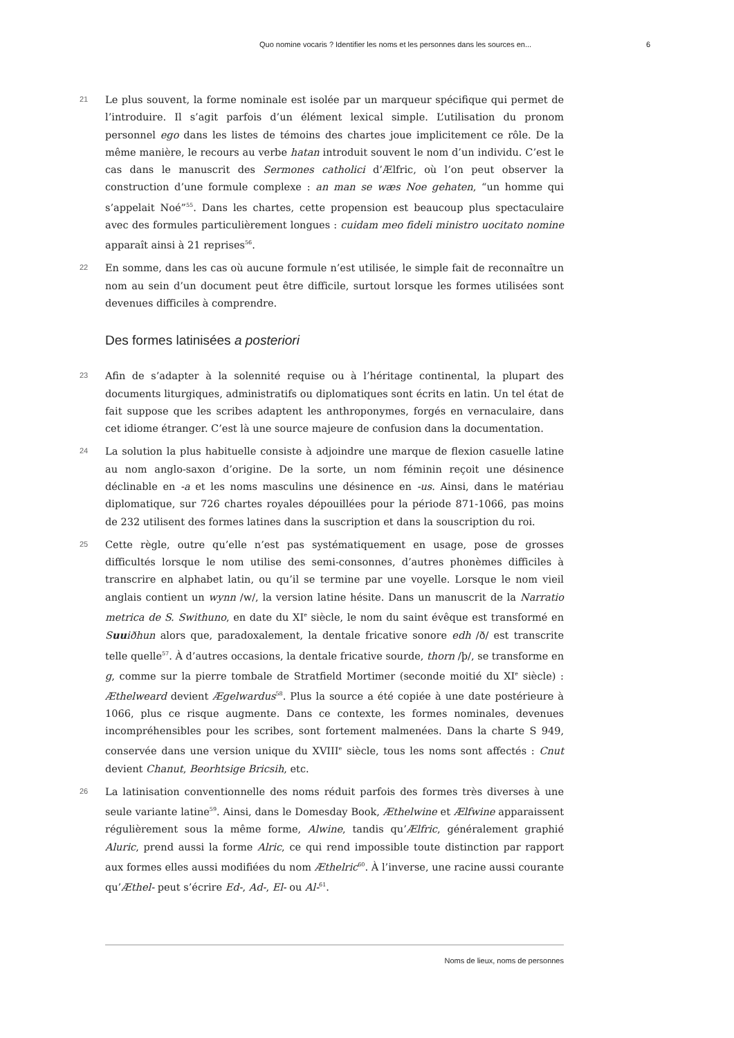Quo nomine vocaris ? Identifier les noms et les personnes dans les sources en... 6
21
Le plus souvent, la forme nominale est isolée par un marqueur spécifique qui permet de l’introduire. Il s’agit parfois d’un élément lexical simple. L’utilisation du pronom personnel ego dans les listes de témoins des chartes joue implicitement ce rôle. De la même manière, le recours au verbe hatan introduit souvent le nom d’un individu. C’est le cas dans le manuscrit des Sermones catholici d’Ælfric, où l’on peut observer la construction d’une formule complexe : an man se wæs Noe gehaten, “un homme qui s’appelait Noé”<sup>55</sup>. Dans les chartes, cette propension est beaucoup plus spectaculaire avec des formules particulièrement longues : cuidam meo fideli ministro uocitato nomine apparaît ainsi à 21 reprises<sup>56</sup>.
22
En somme, dans les cas où aucune formule n’est utilisée, le simple fait de reconnaître un nom au sein d’un document peut être difficile, surtout lorsque les formes utilisées sont devenues difficiles à comprendre.
Des formes latinisées a posteriori
23
Afin de s’adapter à la solennité requise ou à l’héritage continental, la plupart des documents liturgiques, administratifs ou diplomatiques sont écrits en latin. Un tel état de fait suppose que les scribes adaptent les anthroponymes, forgés en vernaculaire, dans cet idiome étranger. C’est là une source majeure de confusion dans la documentation.
24
La solution la plus habituelle consiste à adjoindre une marque de flexion casuelle latine au nom anglo-saxon d’origine. De la sorte, un nom féminin reçoit une désinence déclinable en -a et les noms masculins une désinence en -us. Ainsi, dans le matériau diplomatique, sur 726 chartes royales dépouillées pour la période 871-1066, pas moins de 232 utilisent des formes latines dans la suscription et dans la souscription du roi.
25
Cette règle, outre qu’elle n’est pas systématiquement en usage, pose de grosses difficultés lorsque le nom utilise des semi-consonnes, d’autres phonèmes difficiles à transcrire en alphabet latin, ou qu’il se termine par une voyelle. Lorsque le nom vieil anglais contient un wynn /w/, la version latine hésite. Dans un manuscrit de la Narratio metrica de S. Swithuno, en date du XI<sup>e</sup> siècle, le nom du saint évêque est transformé en Suuiðhun alors que, paradoxalement, la dentale fricative sonore edh /ð/ est transcrite telle quelle<sup>57</sup>. À d’autres occasions, la dentale fricative sourde, thorn /þ/, se transforme en g, comme sur la pierre tombale de Stratfield Mortimer (seconde moitié du XI<sup>e</sup> siècle) : Æthelweard devient Ægelwardus<sup>58</sup>. Plus la source a été copiée à une date postérieure à 1066, plus ce risque augmente. Dans ce contexte, les formes nominales, devenues incompréhensibles pour les scribes, sont fortement malmenées. Dans la charte S 949, conservée dans une version unique du XVIII<sup>e</sup> siècle, tous les noms sont affectés : Cnut devient Chanut, Beorhtsige Bricsih, etc.
26
La latinisation conventionnelle des noms réduit parfois des formes très diverses à une seule variante latine<sup>59</sup>. Ainsi, dans le Domesday Book, Æthelwine et Ælfwine apparaissent régulièrement sous la même forme, Alwine, tandis qu’Ælfric, généralement graphié Aluric, prend aussi la forme Alric, ce qui rend impossible toute distinction par rapport aux formes elles aussi modifiées du nom Æthelric<sup>60</sup>. À l’inverse, une racine aussi courante qu’Æthel- peut s’écrire Ed-, Ad-, El- ou Al-<sup>61</sup>.
Noms de lieux, noms de personnes